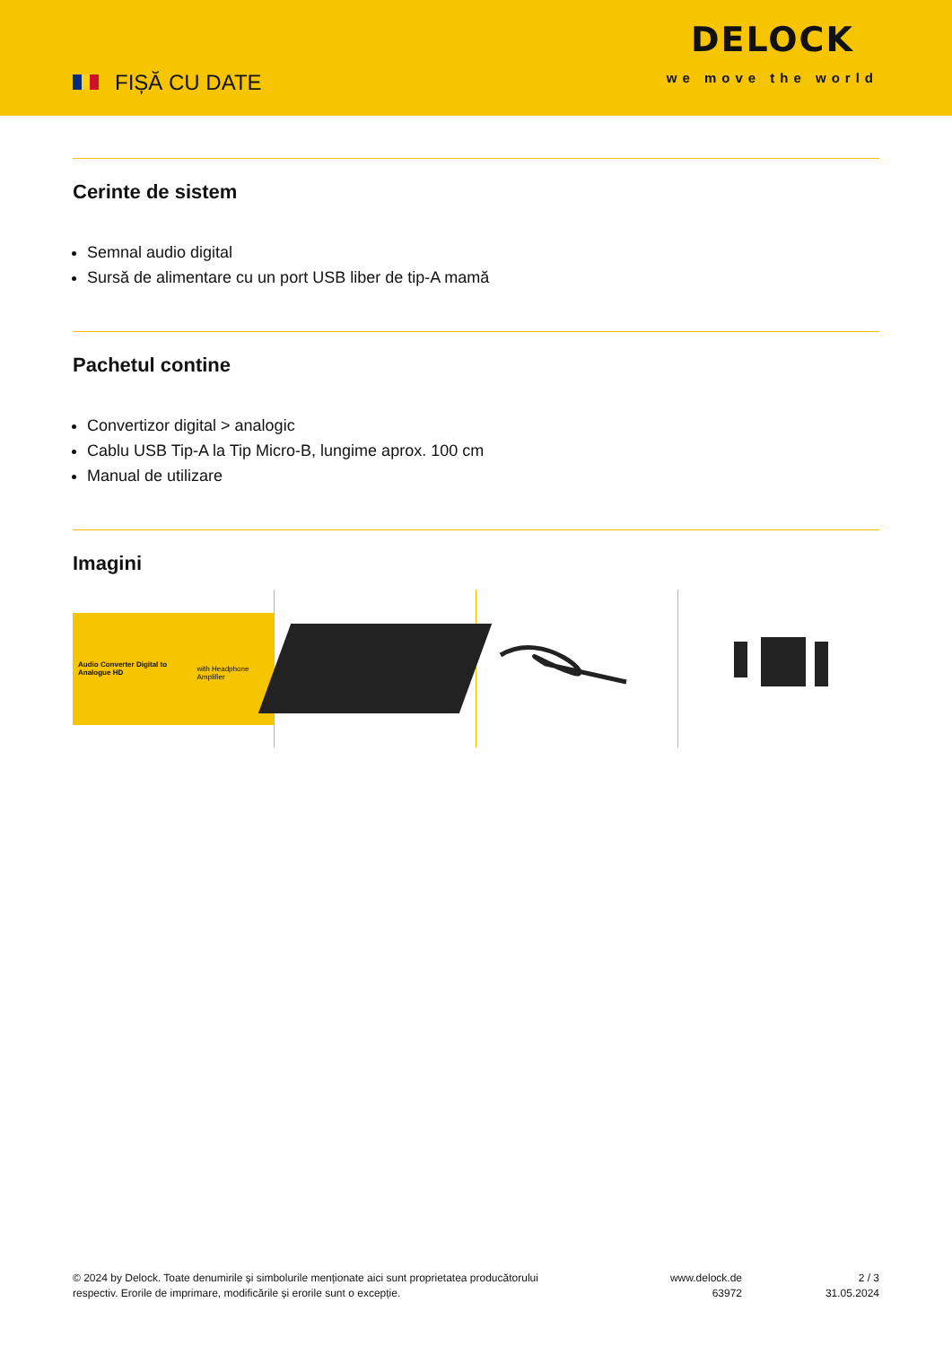FIȘĂ CU DATE
DELOCK
we move the world
Cerinte de sistem
Semnal audio digital
Sursă de alimentare cu un port USB liber de tip-A mamă
Pachetul contine
Convertizor digital > analogic
Cablu USB Tip-A la Tip Micro-B, lungime aprox. 100 cm
Manual de utilizare
Imagini
Audio Converter Digital to Analogue HD
with Headphone Amplifier
© 2024 by Delock. Toate denumirile și simbolurile menționate aici sunt proprietatea producătorului respectiv. Erorile de imprimare, modificările și erorile sunt o excepție.
www.delock.de
63972
2 / 3
31.05.2024